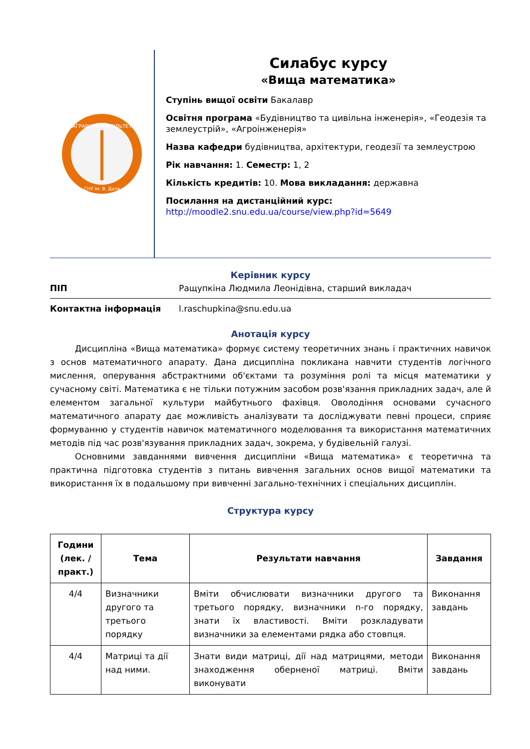АГРАРНИЙ ФАКУЛЬТЕТ
СНУ ім. В. Даля
Силабус курсу
«Вища математика»
Ступінь вищої освіти Бакалавр
Освітня програма «Будівництво та цивільна інженерія», «Геодезія та землеустрій», «Агроінженерія»
Назва кафедри будівництва, архітектури, геодезії та землеустрою
Рік навчання: 1. Семестр: 1, 2
Кількість кредитів: 10. Мова викладання: державна
Посилання на дистанційний курс:
http://moodle2.snu.edu.ua/course/view.php?id=5649
Керівник курсу
ПІП Ращупкіна Людмила Леонідівна, старший викладач
Контактна інформація l.raschupkina@snu.edu.ua
Анотація курсу
Дисципліна «Вища математика» формує систему теоретичних знань і практичних навичок з основ математичного апарату. Дана дисципліна покликана навчити студентів логічного мислення, оперування абстрактними об'єктами та розуміння ролі та місця математики у сучасному світі. Математика є не тільки потужним засобом розв'язання прикладних задач, але й елементом загальної культури майбутнього фахівця. Оволодіння основами сучасного математичного апарату дає можливість аналізувати та досліджувати певні процеси, сприяє формуванню у студентів навичок математичного моделювання та використання математичних методів під час розв'язування прикладних задач, зокрема, у будівельній галузі.
Основними завданнями вивчення дисципліни «Вища математика» є теоретична та практична підготовка студентів з питань вивчення загальних основ вищої математики та використання їх в подальшому при вивченні загально-технічних і спеціальних дисциплін.
Структура курсу
| Години (лек. / практ.) | Тема | Результати навчання | Завдання |
| --- | --- | --- | --- |
| 4/4 | Визначники другого та третього порядку | Вміти обчислювати визначники другого та третього порядку, визначники n-го порядку, знати їх властивості. Вміти розкладувати визначники за елементами рядка або стовпця. | Виконання завдань |
| 4/4 | Матриці та дії над ними. | Знати види матриці, дії над матрицями, методи знаходження оберненої матриці. Вміти виконувати | Виконання завдань |